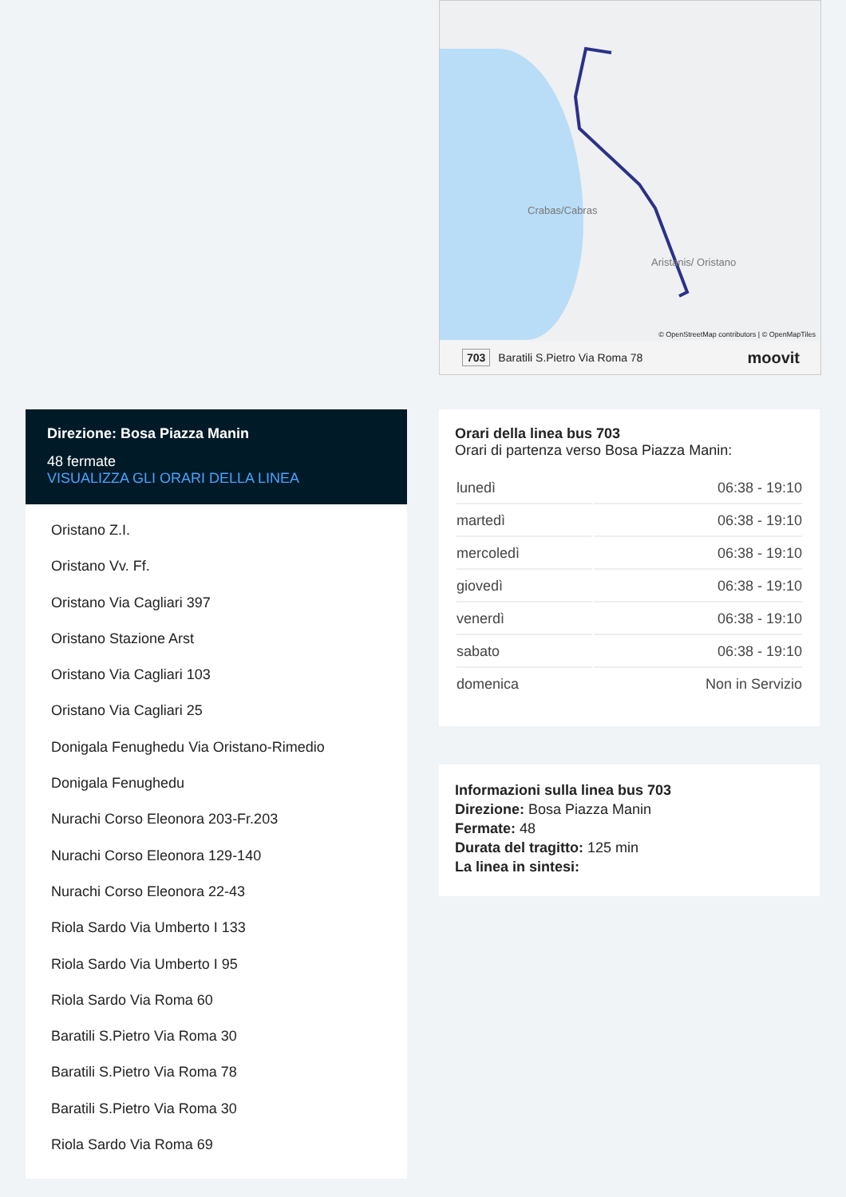Crabas/Cabras
Aristanis/ Oristano
© OpenStreetMap contributors | © OpenMapTiles
703 Baratili S.Pietro Via Roma 78 moovit
Direzione: Bosa Piazza Manin
48 fermate
VISUALIZZA GLI ORARI DELLA LINEA
Oristano Z.I.
Oristano Vv. Ff.
Oristano Via Cagliari 397
Oristano Stazione Arst
Oristano Via Cagliari 103
Oristano Via Cagliari 25
Donigala Fenughedu Via Oristano-Rimedio
Donigala Fenughedu
Nurachi Corso Eleonora 203-Fr.203
Nurachi Corso Eleonora 129-140
Nurachi Corso Eleonora 22-43
Riola Sardo Via Umberto I 133
Riola Sardo Via Umberto I 95
Riola Sardo Via Roma 60
Baratili S.Pietro Via Roma 30
Baratili S.Pietro Via Roma 78
Baratili S.Pietro Via Roma 30
Riola Sardo Via Roma 69
Orari della linea bus 703
Orari di partenza verso Bosa Piazza Manin:
| lunedì | 06:38 - 19:10 |
| martedì | 06:38 - 19:10 |
| mercoledì | 06:38 - 19:10 |
| giovedì | 06:38 - 19:10 |
| venerdì | 06:38 - 19:10 |
| sabato | 06:38 - 19:10 |
| domenica | Non in Servizio |
Informazioni sulla linea bus 703
Direzione: Bosa Piazza Manin
Fermate: 48
Durata del tragitto: 125 min
La linea in sintesi: